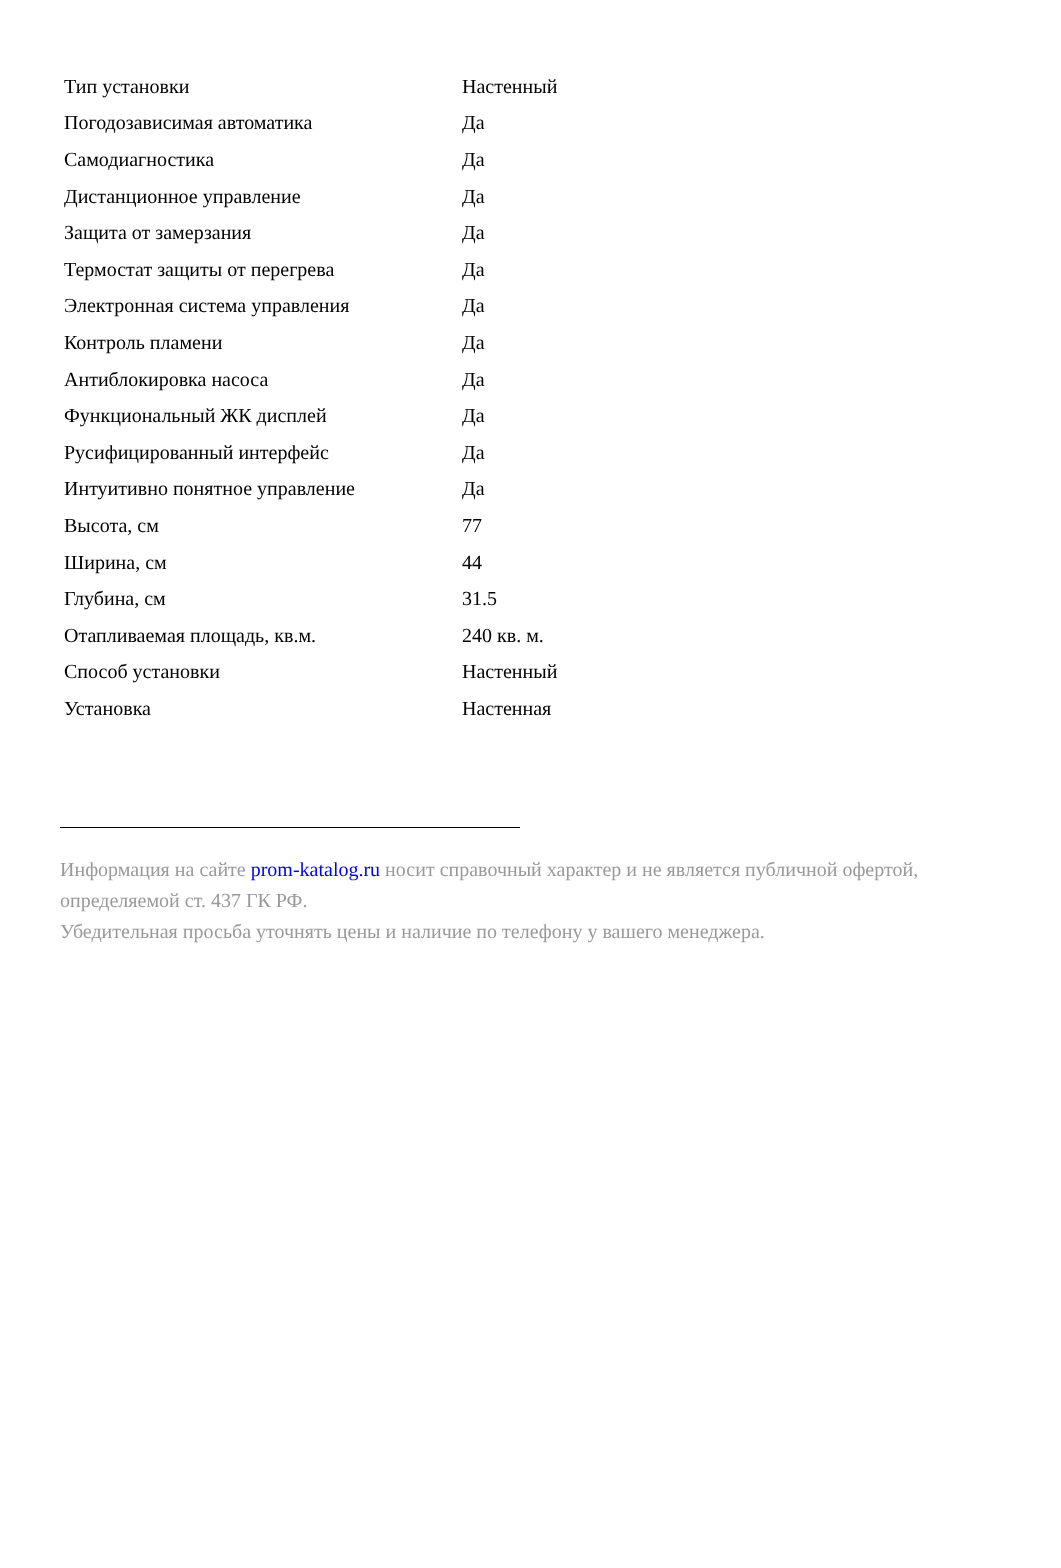| Тип установки | Настенный |
| Погодозависимая автоматика | Да |
| Самодиагностика | Да |
| Дистанционное управление | Да |
| Защита от замерзания | Да |
| Термостат защиты от перегрева | Да |
| Электронная система управления | Да |
| Контроль пламени | Да |
| Антиблокировка насоса | Да |
| Функциональный ЖК дисплей | Да |
| Русифицированный интерфейс | Да |
| Интуитивно понятное управление | Да |
| Высота, см | 77 |
| Ширина, см | 44 |
| Глубина, см | 31.5 |
| Отапливаемая площадь, кв.м. | 240 кв. м. |
| Способ установки | Настенный |
| Установка | Настенная |
Информация на сайте prom-katalog.ru носит справочный характер и не является публичной офертой, определяемой ст. 437 ГК РФ.
Убедительная просьба уточнять цены и наличие по телефону у вашего менеджера.